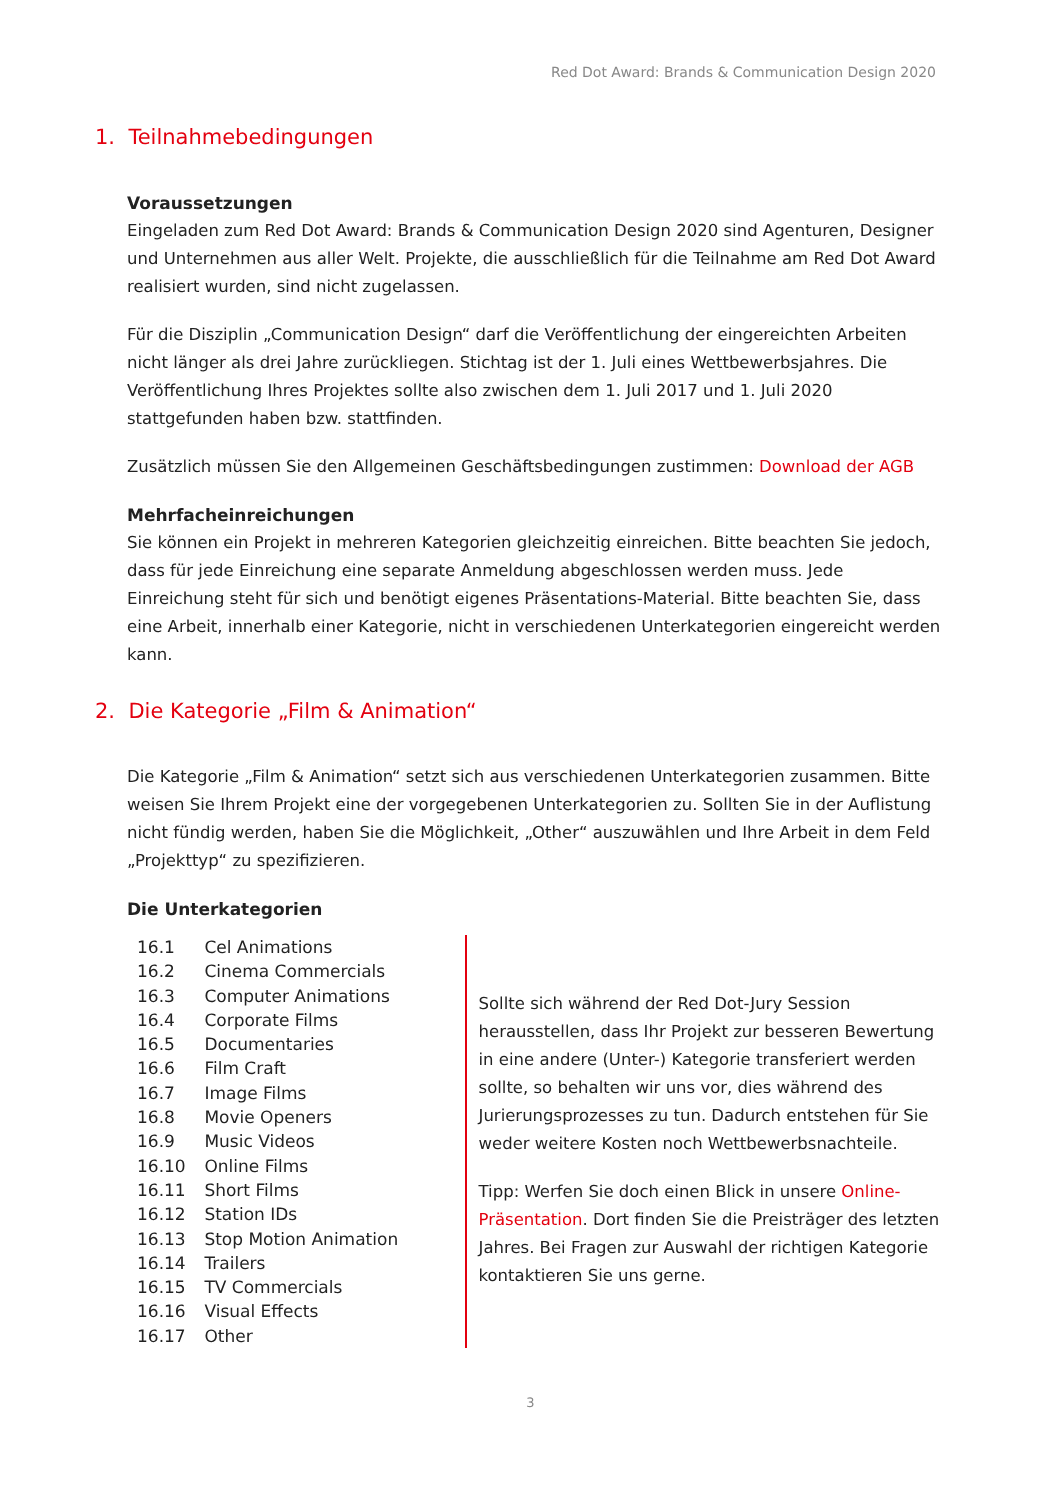Red Dot Award: Brands & Communication Design 2020
1. Teilnahmebedingungen
Voraussetzungen
Eingeladen zum Red Dot Award: Brands & Communication Design 2020 sind Agenturen, Designer und Unternehmen aus aller Welt. Projekte, die ausschließlich für die Teilnahme am Red Dot Award realisiert wurden, sind nicht zugelassen.
Für die Disziplin „Communication Design“ darf die Veröffentlichung der eingereichten Arbeiten nicht länger als drei Jahre zurückliegen. Stichtag ist der 1. Juli eines Wettbewerbsjahres. Die Veröffentlichung Ihres Projektes sollte also zwischen dem 1. Juli 2017 und 1. Juli 2020 stattgefunden haben bzw. stattfinden.
Zusätzlich müssen Sie den Allgemeinen Geschäftsbedingungen zustimmen: Download der AGB
Mehrfacheinreichungen
Sie können ein Projekt in mehreren Kategorien gleichzeitig einreichen. Bitte beachten Sie jedoch, dass für jede Einreichung eine separate Anmeldung abgeschlossen werden muss. Jede Einreichung steht für sich und benötigt eigenes Präsentations-Material. Bitte beachten Sie, dass eine Arbeit, innerhalb einer Kategorie, nicht in verschiedenen Unterkategorien eingereicht werden kann.
2. Die Kategorie „Film & Animation“
Die Kategorie „Film & Animation“ setzt sich aus verschiedenen Unterkategorien zusammen. Bitte weisen Sie Ihrem Projekt eine der vorgegebenen Unterkategorien zu. Sollten Sie in der Auflistung nicht fündig werden, haben Sie die Möglichkeit, „Other“ auszuwählen und Ihre Arbeit in dem Feld „Projekttyp“ zu spezifizieren.
Die Unterkategorien
16.1 Cel Animations
16.2 Cinema Commercials
16.3 Computer Animations
16.4 Corporate Films
16.5 Documentaries
16.6 Film Craft
16.7 Image Films
16.8 Movie Openers
16.9 Music Videos
16.10 Online Films
16.11 Short Films
16.12 Station IDs
16.13 Stop Motion Animation
16.14 Trailers
16.15 TV Commercials
16.16 Visual Effects
16.17 Other
Sollte sich während der Red Dot-Jury Session herausstellen, dass Ihr Projekt zur besseren Bewertung in eine andere (Unter-) Kategorie transferiert werden sollte, so behalten wir uns vor, dies während des Jurierungsprozesses zu tun. Dadurch entstehen für Sie weder weitere Kosten noch Wettbewerbsnachteile.
Tipp: Werfen Sie doch einen Blick in unsere Online-Präsentation. Dort finden Sie die Preisträger des letzten Jahres. Bei Fragen zur Auswahl der richtigen Kategorie kontaktieren Sie uns gerne.
3